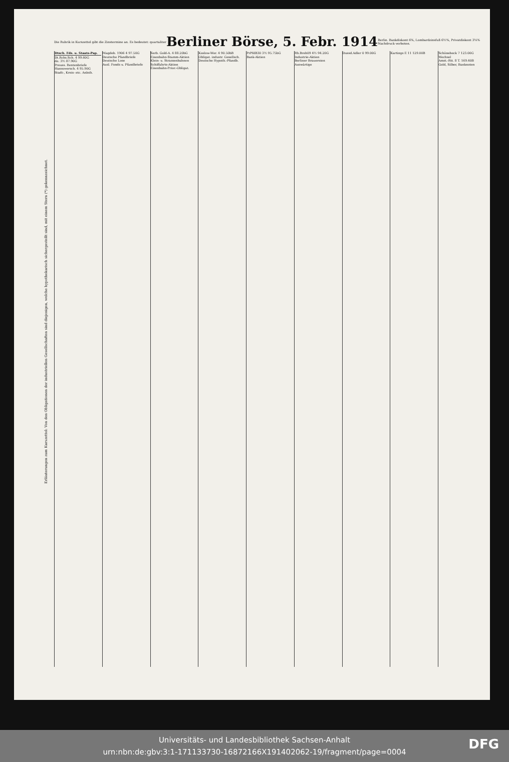Die Rubrik in Kurszettel gibt die Zinstermine an. Es bedeutet: quartaliter
Berliner Börse, 5. Febr. 1914
Berlin. Bankdiskont 6%, Lombardzinsfuß 6½%, Privatdiskont 3⅛%
Nachdruck verboten.
Erläuterungen zum Kurszettel: Von den Obligationen der industriellen Gesellschaften sind diejenigen, welche hypothekarisch sichergestellt sind, mit einem Stern (*) gekennzeichnet.
Dtsch. Fds. u. Staats-Pap.
Dt.Rchs.Sch. 4 99.60G
do. 3½ 87.90G
Preuss. Rentenbriefe
Hannoversch. 4 95.90G
Stadt-, Kreis- etc. Anleih.
Magdeb. 1906 4 97.50G
Deutsche Pfandbriefe
Deutsche Lose
Ausl. Fonds u. Pfandbriefe
Serb. Gold-A. 4 88.20bG
Eisenbahn-Stamm-Aktien
Klein- u. Strassenbahnen
Schiffahrts-Aktien
Eisenbahn-Prior.-Obligat.
Koslow-Wor. 4 90.50bB
Obligat. industr. Gesellsch.
Deutsche Hypoth.-Pfandb.
PrPfdB30 3½ 95.75bG
Bank-Aktien
Rh.Breh09 4½ 94.20G
Industrie-Aktien
Berliner Brauereien
Auswärtige
Dussd.Adler 0 99.00G Kartings E 11 129.00B Schönebeck 7 123.00G
Wechsel
Amst.-Rtt. 8 T. 169.40B
Gold, Silber, Banknoten
Universitäts- und Landesbibliothek Sachsen-Anhalt
urn:nbn:de:gbv:3:1-171133730-16872166X191402062-19/fragment/page=0004
DFG